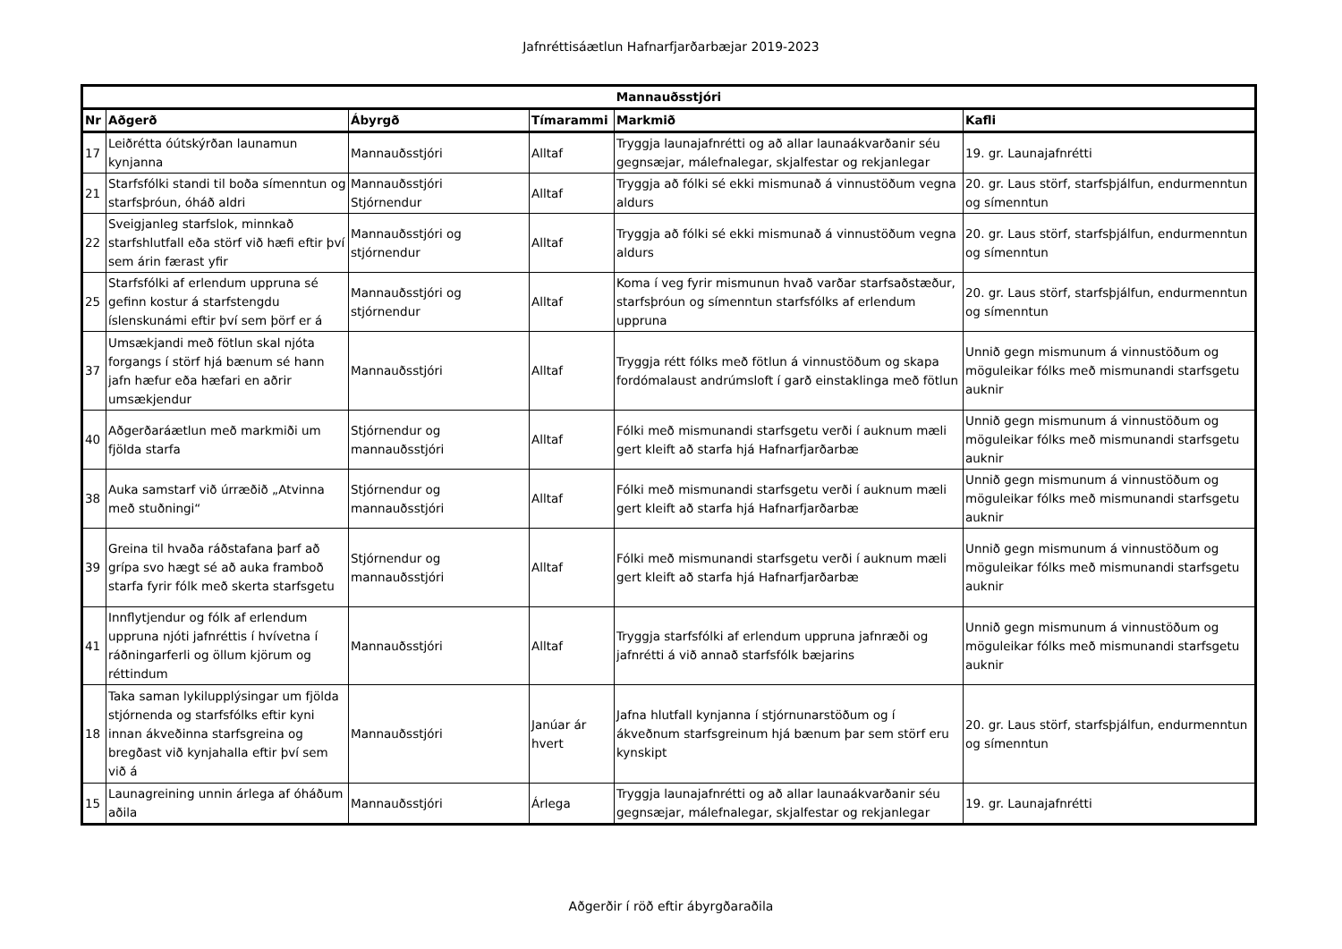Jafnréttisáætlun Hafnarfjarðarbæjar 2019-2023
| Mannauðsstjóri | | | | | |
| --- | --- | --- | --- | --- | --- |
| Nr | Aðgerð | Ábyrgð | Tímarammi | Markmið | Kafli |
| 17 | Leiðrétta óútskýrðan launamun kynjanna | Mannauðsstjóri | Alltaf | Tryggja launajafnrétti og að allar launaákvarðanir séu gegnsæjar, málefnalegar, skjalfestar og rekjanlegar | 19. gr. Launajafnrétti |
| 21 | Starfsfólki standi til boða símenntun og starfsþróun, óháð aldri | Mannauðsstjóri Stjórnendur | Alltaf | Tryggja að fólki sé ekki mismunað á vinnustöðum vegna aldurs | 20. gr. Laus störf, starfsþjálfun, endurmenntun og símenntun |
| 22 | Sveigjanleg starfslok, minnkað starfshlutfall eða störf við hæfi eftir því sem árin færast yfir | Mannauðsstjóri og stjórnendur | Alltaf | Tryggja að fólki sé ekki mismunað á vinnustöðum vegna aldurs | 20. gr. Laus störf, starfsþjálfun, endurmenntun og símenntun |
| 25 | Starfsfólki af erlendum uppruna sé gefinn kostur á starfstengdu íslenskunámi eftir því sem þörf er á | Mannauðsstjóri og stjórnendur | Alltaf | Koma í veg fyrir mismunun hvað varðar starfsaðstæður, starfsþróun og símenntun starfsfólks af erlendum uppruna | 20. gr. Laus störf, starfsþjálfun, endurmenntun og símenntun |
| 37 | Umsækjandi með fötlun skal njóta forgangs í störf hjá bænum sé hann jafn hæfur eða hæfari en aðrir umsækjendur | Mannauðsstjóri | Alltaf | Tryggja rétt fólks með fötlun á vinnustöðum og skapa fordómalaust andrúmsloft í garð einstaklinga með fötlun | Unnið gegn mismunum á vinnustöðum og möguleikar fólks með mismunandi starfsgetu auknir |
| 40 | Aðgerðaráætlun með markmiði um fjölda starfa | Stjórnendur og mannauðsstjóri | Alltaf | Fólki með mismunandi starfsgetu verði í auknum mæli gert kleift að starfa hjá Hafnarfjarðarbæ | Unnið gegn mismunum á vinnustöðum og möguleikar fólks með mismunandi starfsgetu auknir |
| 38 | Auka samstarf við úrræðið „Atvinna með stuðningi“ | Stjórnendur og mannauðsstjóri | Alltaf | Fólki með mismunandi starfsgetu verði í auknum mæli gert kleift að starfa hjá Hafnarfjarðarbæ | Unnið gegn mismunum á vinnustöðum og möguleikar fólks með mismunandi starfsgetu auknir |
| 39 | Greina til hvaða ráðstafana þarf að grípa svo hægt sé að auka framboð starfa fyrir fólk með skerta starfsgetu | Stjórnendur og mannauðsstjóri | Alltaf | Fólki með mismunandi starfsgetu verði í auknum mæli gert kleift að starfa hjá Hafnarfjarðarbæ | Unnið gegn mismunum á vinnustöðum og möguleikar fólks með mismunandi starfsgetu auknir |
| 41 | Innflytjendur og fólk af erlendum uppruna njóti jafnréttis í hvívetna í ráðningarferli og öllum kjörum og réttindum | Mannauðsstjóri | Alltaf | Tryggja starfsfólki af erlendum uppruna jafnræði og jafnrétti á við annað starfsfólk bæjarins | Unnið gegn mismunum á vinnustöðum og möguleikar fólks með mismunandi starfsgetu auknir |
| 18 | Taka saman lykilupplýsingar um fjölda stjórnenda og starfsfólks eftir kyni innan ákveðinna starfsgreina og bregðast við kynjahalla eftir því sem við á | Mannauðsstjóri | Janúar ár hvert | Jafna hlutfall kynjanna í stjórnunarstöðum og í ákveðnum starfsgreinum hjá bænum þar sem störf eru kynskipt | 20. gr. Laus störf, starfsþjálfun, endurmenntun og símenntun |
| 15 | Launagreining unnin árlega af óháðum aðila | Mannauðsstjóri | Árlega | Tryggja launajafnrétti og að allar launaákvarðanir séu gegnsæjar, málefnalegar, skjalfestar og rekjanlegar | 19. gr. Launajafnrétti |
Aðgerðir í röð eftir ábyrgðaraðila